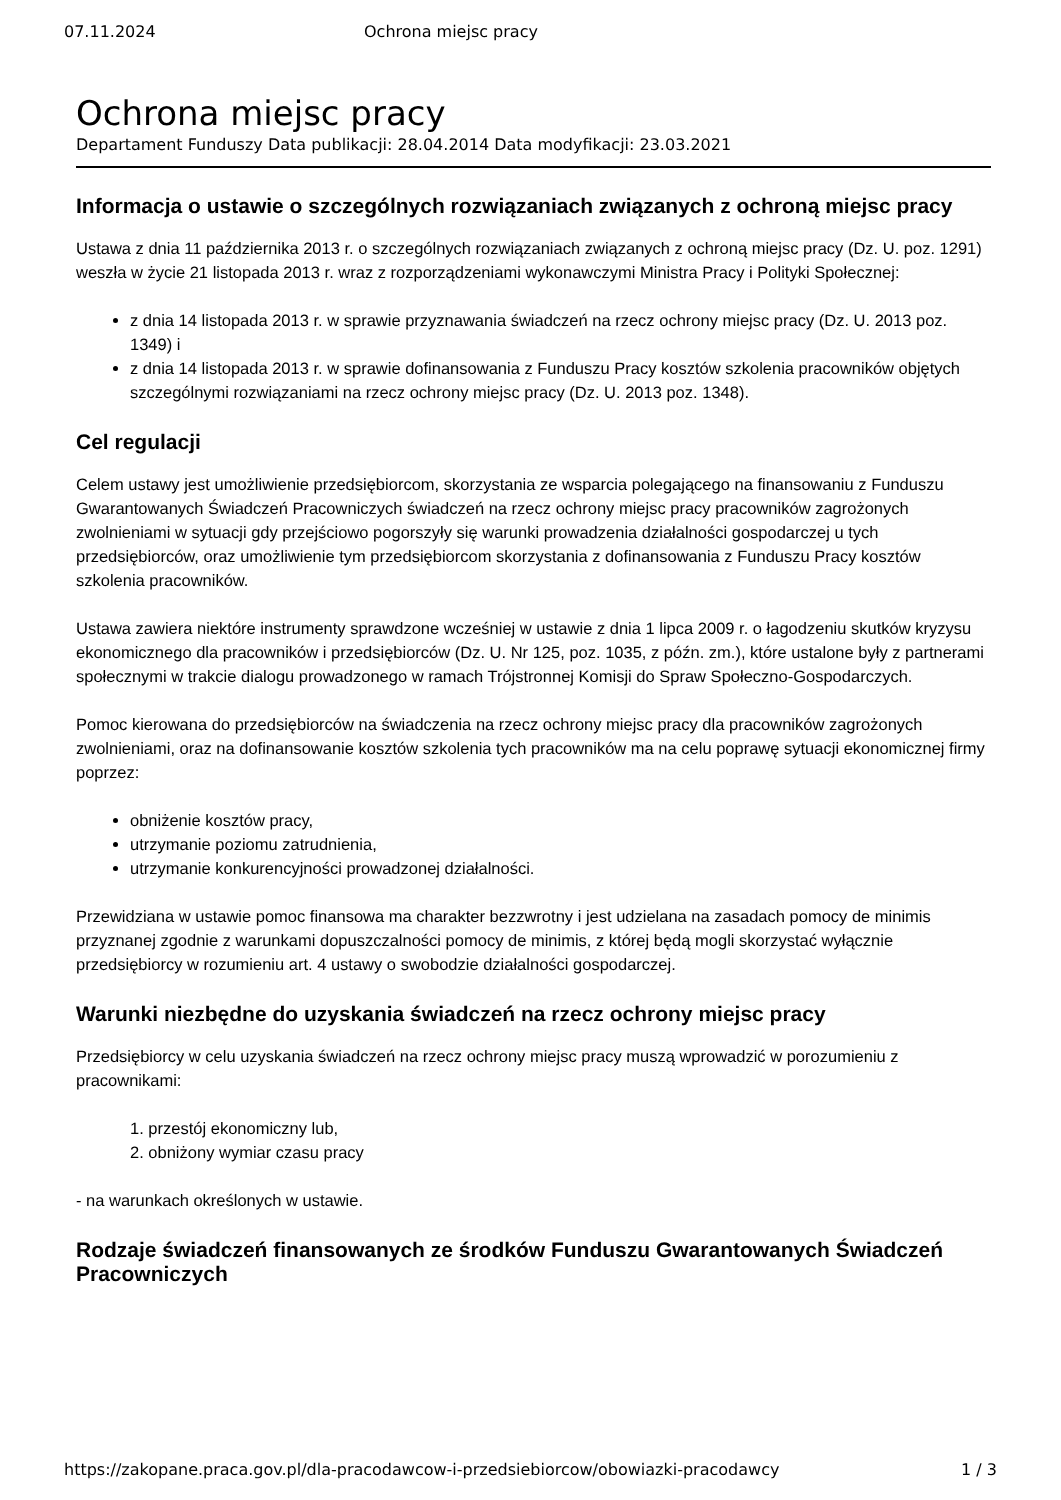07.11.2024 Ochrona miejsc pracy
Ochrona miejsc pracy
Departament Funduszy Data publikacji: 28.04.2014 Data modyfikacji: 23.03.2021
Informacja o ustawie o szczególnych rozwiązaniach związanych z ochroną miejsc pracy
Ustawa z dnia 11 października 2013 r. o szczególnych rozwiązaniach związanych z ochroną miejsc pracy (Dz. U. poz. 1291) weszła w życie 21 listopada 2013 r. wraz z rozporządzeniami wykonawczymi Ministra Pracy i Polityki Społecznej:
z dnia 14 listopada 2013 r. w sprawie przyznawania świadczeń na rzecz ochrony miejsc pracy (Dz. U. 2013 poz. 1349) i
z dnia 14 listopada 2013 r. w sprawie dofinansowania z Funduszu Pracy kosztów szkolenia pracowników objętych szczególnymi rozwiązaniami na rzecz ochrony miejsc pracy (Dz. U. 2013 poz. 1348).
Cel regulacji
Celem ustawy jest umożliwienie przedsiębiorcom, skorzystania ze wsparcia polegającego na finansowaniu z Funduszu Gwarantowanych Świadczeń Pracowniczych świadczeń na rzecz ochrony miejsc pracy pracowników zagrożonych zwolnieniami w sytuacji gdy przejściowo pogorszyły się warunki prowadzenia działalności gospodarczej u tych przedsiębiorców, oraz umożliwienie tym przedsiębiorcom skorzystania z dofinansowania z Funduszu Pracy kosztów szkolenia pracowników.
Ustawa zawiera niektóre instrumenty sprawdzone wcześniej w ustawie z dnia 1 lipca 2009 r. o łagodzeniu skutków kryzysu ekonomicznego dla pracowników i przedsiębiorców (Dz. U. Nr 125, poz. 1035, z późn. zm.), które ustalone były z partnerami społecznymi w trakcie dialogu prowadzonego w ramach Trójstronnej Komisji do Spraw Społeczno-Gospodarczych.
Pomoc kierowana do przedsiębiorców na świadczenia na rzecz ochrony miejsc pracy dla pracowników zagrożonych zwolnieniami, oraz na dofinansowanie kosztów szkolenia tych pracowników ma na celu poprawę sytuacji ekonomicznej firmy poprzez:
obniżenie kosztów pracy,
utrzymanie poziomu zatrudnienia,
utrzymanie konkurencyjności prowadzonej działalności.
Przewidziana w ustawie pomoc finansowa ma charakter bezzwrotny i jest udzielana na zasadach pomocy de minimis przyznanej zgodnie z warunkami dopuszczalności pomocy de minimis, z której będą mogli skorzystać wyłącznie przedsiębiorcy w rozumieniu art. 4 ustawy o swobodzie działalności gospodarczej.
Warunki niezbędne do uzyskania świadczeń na rzecz ochrony miejsc pracy
Przedsiębiorcy w celu uzyskania świadczeń na rzecz ochrony miejsc pracy muszą wprowadzić w porozumieniu z pracownikami:
1. przestój ekonomiczny lub,
2. obniżony wymiar czasu pracy
- na warunkach określonych w ustawie.
Rodzaje świadczeń finansowanych ze środków Funduszu Gwarantowanych Świadczeń Pracowniczych
https://zakopane.praca.gov.pl/dla-pracodawcow-i-przedsiebiorcow/obowiazki-pracodawcy 1 / 3